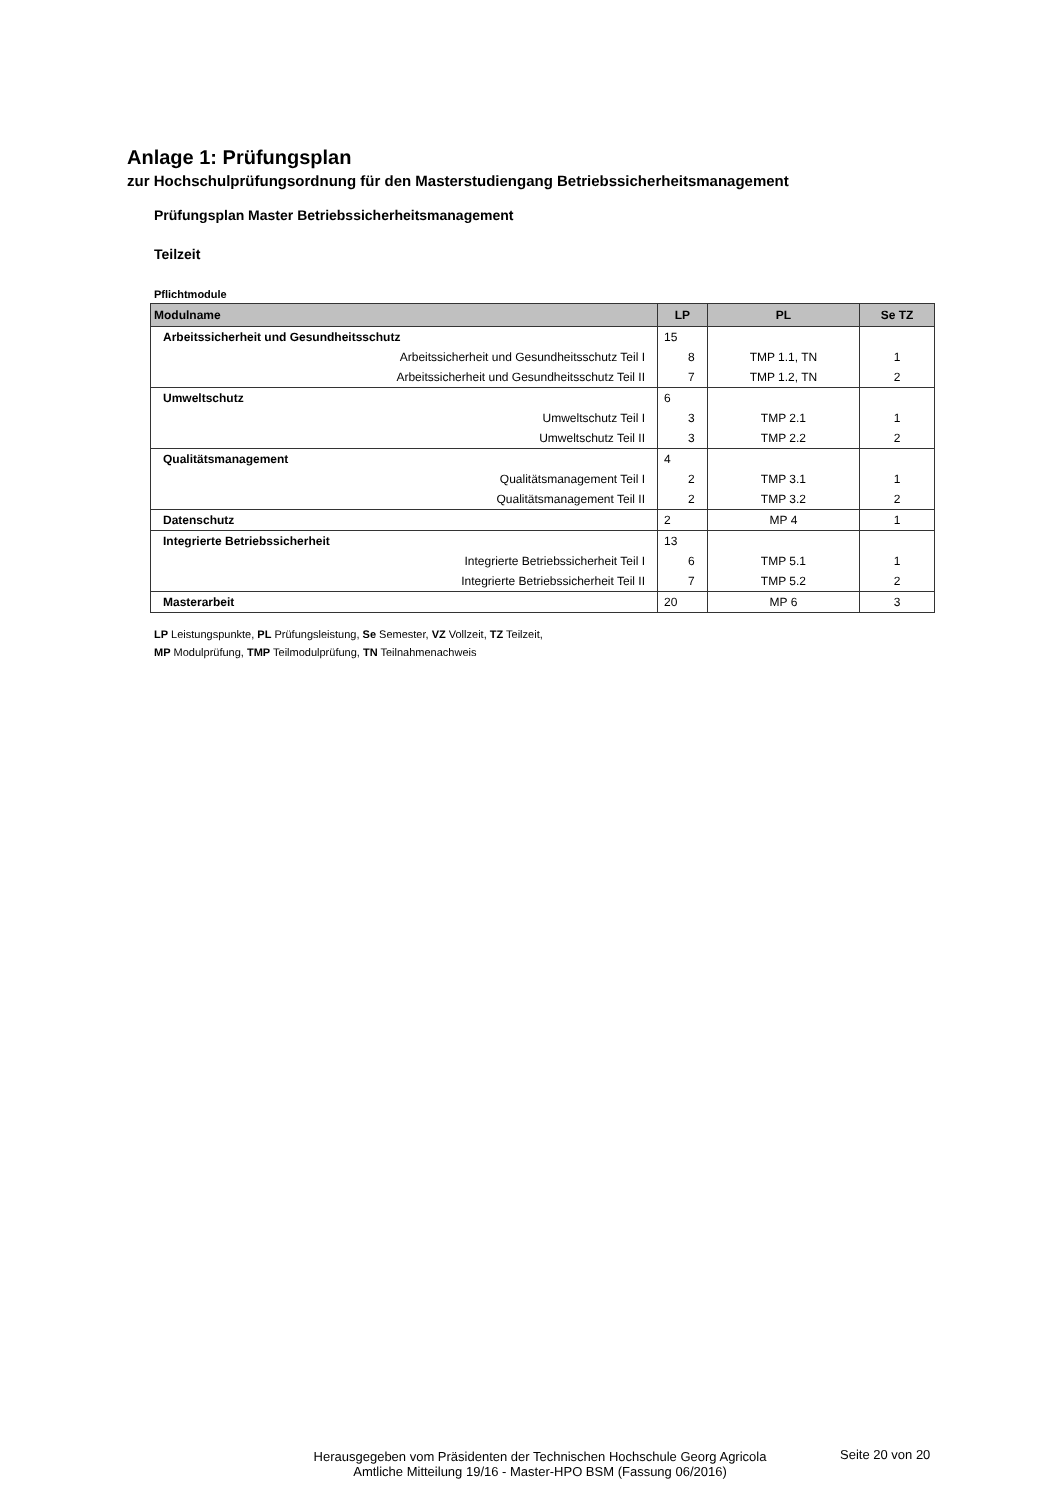Anlage 1: Prüfungsplan
zur Hochschulprüfungsordnung für den Masterstudiengang Betriebssicherheitsmanagement
Prüfungsplan Master Betriebssicherheitsmanagement
Teilzeit
Pflichtmodule
| Modulname | LP | PL | Se TZ |
| --- | --- | --- | --- |
| Arbeitssicherheit und Gesundheitsschutz | 15 | | |
| Arbeitssicherheit und Gesundheitsschutz Teil I | 8 | TMP 1.1, TN | 1 |
| Arbeitssicherheit und Gesundheitsschutz Teil II | 7 | TMP 1.2, TN | 2 |
| Umweltschutz | 6 | | |
| Umweltschutz Teil I | 3 | TMP 2.1 | 1 |
| Umweltschutz Teil II | 3 | TMP 2.2 | 2 |
| Qualitätsmanagement | 4 | | |
| Qualitätsmanagement Teil I | 2 | TMP 3.1 | 1 |
| Qualitätsmanagement Teil II | 2 | TMP 3.2 | 2 |
| Datenschutz | 2 | MP 4 | 1 |
| Integrierte Betriebssicherheit | 13 | | |
| Integrierte Betriebssicherheit Teil I | 6 | TMP 5.1 | 1 |
| Integrierte Betriebssicherheit Teil II | 7 | TMP 5.2 | 2 |
| Masterarbeit | 20 | MP 6 | 3 |
LP Leistungspunkte, PL Prüfungsleistung, Se Semester, VZ Vollzeit, TZ Teilzeit,
MP Modulprüfung, TMP Teilmodulprüfung, TN Teilnahmenachweis
Herausgegeben vom Präsidenten der Technischen Hochschule Georg Agricola
Amtliche Mitteilung 19/16 - Master-HPO BSM (Fassung 06/2016)
Seite 20 von 20